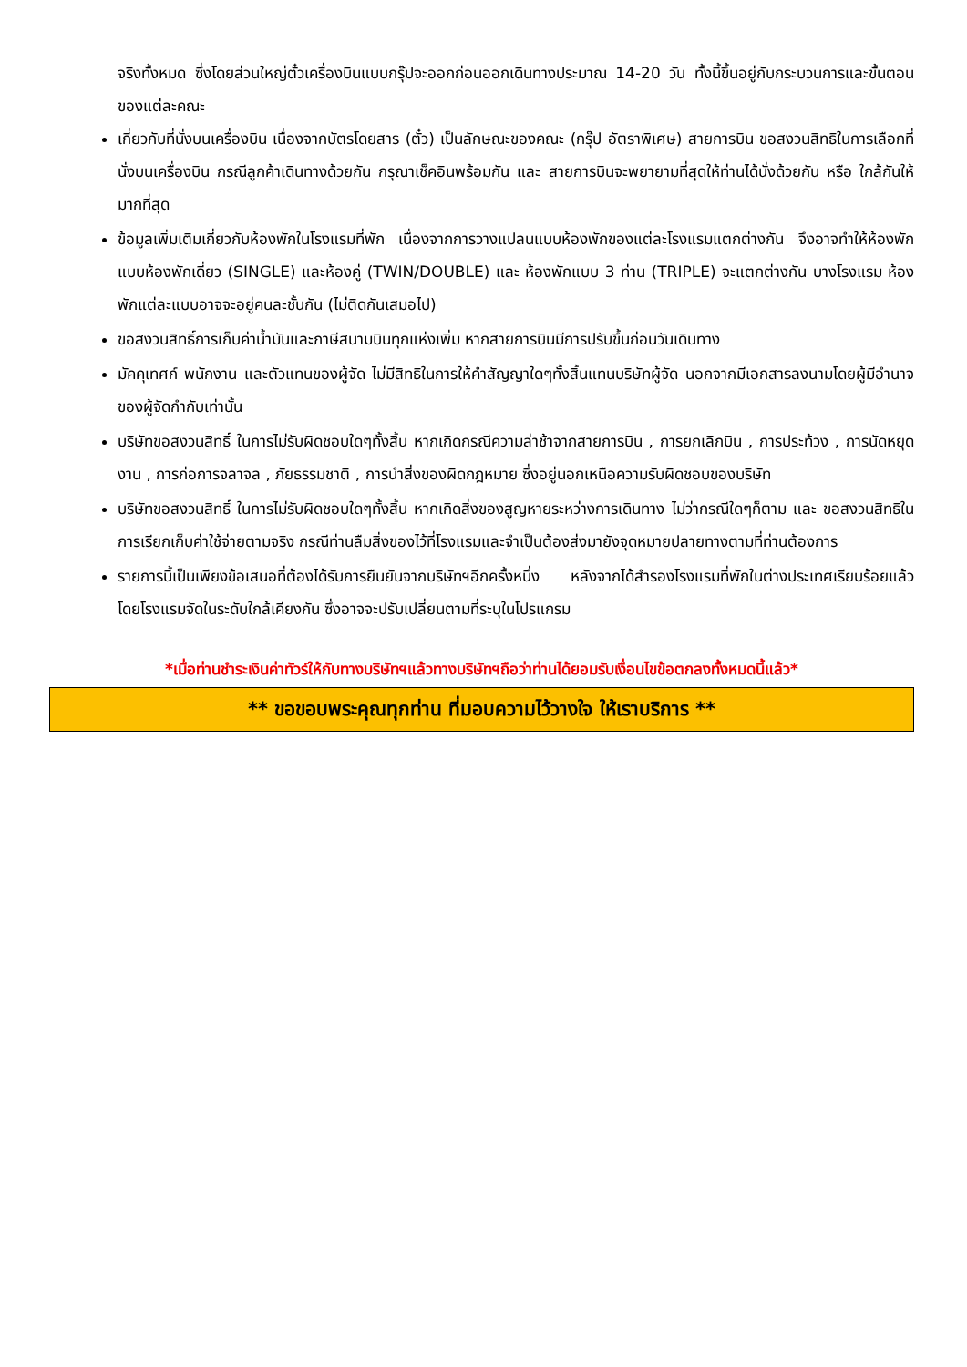จริงทั้งหมด ซึ่งโดยส่วนใหญ่ตั๋วเครื่องบินแบบกรุ๊ปจะออกก่อนออกเดินทางประมาณ 14-20 วัน ทั้งนี้ขึ้นอยู่กับกระบวนการและขั้นตอนของแต่ละคณะ
เกี่ยวกับที่นั่งบนเครื่องบิน เนื่องจากบัตรโดยสาร (ตั๋ว) เป็นลักษณะของคณะ (กรุ๊ป อัตราพิเศษ) สายการบิน ขอสงวนสิทธิในการเลือกที่นั่งบนเครื่องบิน กรณีลูกค้าเดินทางด้วยกัน กรุณาเช็คอินพร้อมกัน และ สายการบินจะพยายามที่สุดให้ท่านได้นั่งด้วยกัน หรือ ใกล้กันให้มากที่สุด
ข้อมูลเพิ่มเติมเกี่ยวกับห้องพักในโรงแรมที่พัก เนื่องจากการวางแปลนแบบห้องพักของแต่ละโรงแรมแตกต่างกัน จึงอาจทำให้ห้องพักแบบห้องพักเดี่ยว (SINGLE) และห้องคู่ (TWIN/DOUBLE) และ ห้องพักแบบ 3 ท่าน (TRIPLE) จะแตกต่างกัน บางโรงแรม ห้องพักแต่ละแบบอาจจะอยู่คนละชั้นกัน (ไม่ติดกันเสมอไป)
ขอสงวนสิทธิ์การเก็บค่าน้ำมันและภาษีสนามบินทุกแห่งเพิ่ม หากสายการบินมีการปรับขึ้นก่อนวันเดินทาง
มัคคุเทศก์ พนักงาน และตัวแทนของผู้จัด ไม่มีสิทธิในการให้คำสัญญาใดๆทั้งสิ้นแทนบริษัทผู้จัด นอกจากมีเอกสารลงนามโดยผู้มีอำนาจของผู้จัดกำกับเท่านั้น
บริษัทขอสงวนสิทธิ์ ในการไม่รับผิดชอบใดๆทั้งสิ้น หากเกิดกรณีความล่าช้าจากสายการบิน , การยกเลิกบิน , การประท้วง , การนัดหยุดงาน , การก่อการจลาจล , ภัยธรรมชาติ , การนำสิ่งของผิดกฎหมาย ซึ่งอยู่นอกเหนือความรับผิดชอบของบริษัท
บริษัทขอสงวนสิทธิ์ ในการไม่รับผิดชอบใดๆทั้งสิ้น หากเกิดสิ่งของสูญหายระหว่างการเดินทาง ไม่ว่ากรณีใดๆก็ตาม และ ขอสงวนสิทธิในการเรียกเก็บค่าใช้จ่ายตามจริง กรณีท่านลืมสิ่งของไว้ที่โรงแรมและจำเป็นต้องส่งมายังจุดหมายปลายทางตามที่ท่านต้องการ
รายการนี้เป็นเพียงข้อเสนอที่ต้องได้รับการยืนยันจากบริษัทฯอีกครั้งหนึ่ง หลังจากได้สำรองโรงแรมที่พักในต่างประเทศเรียบร้อยแล้ว โดยโรงแรมจัดในระดับใกล้เคียงกัน ซึ่งอาจจะปรับเปลี่ยนตามที่ระบุในโปรแกรม
*เมื่อท่านชำระเงินค่าทัวร์ให้กับทางบริษัทฯแล้วทางบริษัทฯถือว่าท่านได้ยอมรับเงื่อนไขข้อตกลงทั้งหมดนี้แล้ว*
** ขอขอบพระคุณทุกท่าน ที่มอบความไว้วางใจ ให้เราบริการ **